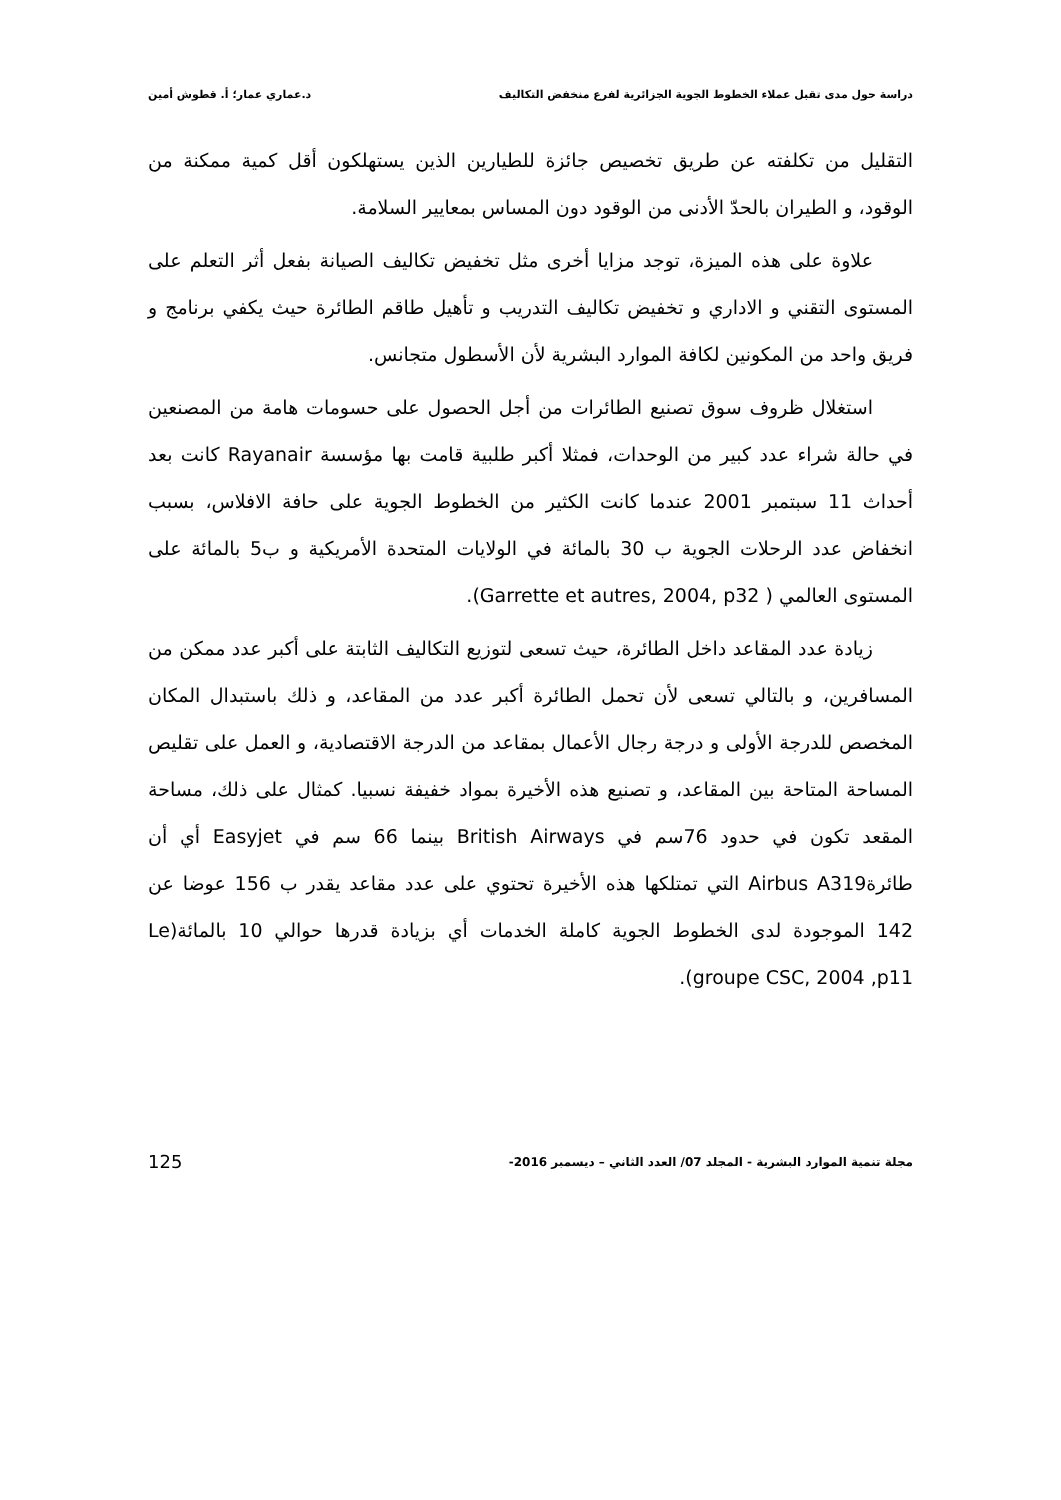دراسة حول مدى تقبل عملاء الخطوط الجوية الجزائرية لفرع منخفض التكاليف د.عماري عمار؛ أ. قطوش أمين
التقليل من تكلفته عن طريق تخصيص جائزة للطيارين الذين يستهلكون أقل كمية ممكنة من الوقود، و الطيران بالحدّ الأدنى من الوقود دون المساس بمعايير السلامة.
علاوة على هذه الميزة، توجد مزايا أخرى مثل تخفيض تكاليف الصيانة بفعل أثر التعلم على المستوى التقني و الاداري و تخفيض تكاليف التدريب و تأهيل طاقم الطائرة حيث يكفي برنامج و فريق واحد من المكونين لكافة الموارد البشرية لأن الأسطول متجانس.
استغلال ظروف سوق تصنيع الطائرات من أجل الحصول على حسومات هامة من المصنعين في حالة شراء عدد كبير من الوحدات، فمثلا أكبر طلبية قامت بها مؤسسة Rayanair كانت بعد أحداث 11 سبتمبر 2001 عندما كانت الكثير من الخطوط الجوية على حافة الافلاس، بسبب انخفاض عدد الرحلات الجوية ب 30 بالمائة في الولايات المتحدة الأمريكية و ب5 بالمائة على المستوى العالمي ( Garrette et autres, 2004, p32).
زيادة عدد المقاعد داخل الطائرة، حيث تسعى لتوزيع التكاليف الثابتة على أكبر عدد ممكن من المسافرين، و بالتالي تسعى لأن تحمل الطائرة أكبر عدد من المقاعد، و ذلك باستبدال المكان المخصص للدرجة الأولى و درجة رجال الأعمال بمقاعد من الدرجة الاقتصادية، و العمل على تقليص المساحة المتاحة بين المقاعد، و تصنيع هذه الأخيرة بمواد خفيفة نسبيا. كمثال على ذلك، مساحة المقعد تكون في حدود 76سم في British Airways بينما 66 سم في Easyjet أي أن طائرةAirbus A319 التي تمتلكها هذه الأخيرة تحتوي على عدد مقاعد يقدر ب 156 عوضا عن 142 الموجودة لدى الخطوط الجوية كاملة الخدمات أي بزيادة قدرها حوالي 10 بالمائة(Le groupe CSC, 2004 ,p11).
مجلة تنمية الموارد البشرية - المجلد 07/ العدد الثاني – ديسمبر 2016- 125